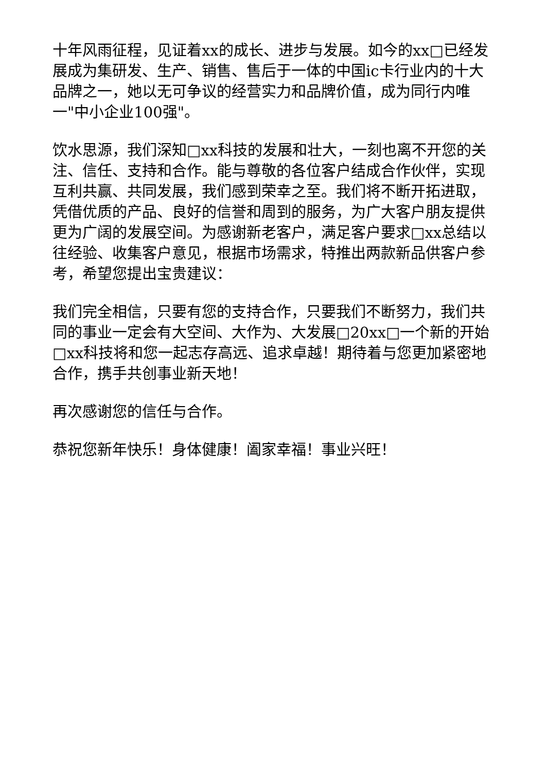十年风雨征程，见证着xx的成长、进步与发展。如今的xx□已经发展成为集研发、生产、销售、售后于一体的中国ic卡行业内的十大品牌之一，她以无可争议的经营实力和品牌价值，成为同行内唯一"中小企业100强"。
饮水思源，我们深知□xx科技的发展和壮大，一刻也离不开您的关注、信任、支持和合作。能与尊敬的各位客户结成合作伙伴，实现互利共赢、共同发展，我们感到荣幸之至。我们将不断开拓进取，凭借优质的产品、良好的信誉和周到的服务，为广大客户朋友提供更为广阔的发展空间。为感谢新老客户，满足客户要求□xx总结以往经验、收集客户意见，根据市场需求，特推出两款新品供客户参考，希望您提出宝贵建议：
我们完全相信，只要有您的支持合作，只要我们不断努力，我们共同的事业一定会有大空间、大作为、大发展□20xx□一个新的开始□xx科技将和您一起志存高远、追求卓越！期待着与您更加紧密地合作，携手共创事业新天地！
再次感谢您的信任与合作。
恭祝您新年快乐！身体健康！阖家幸福！事业兴旺！